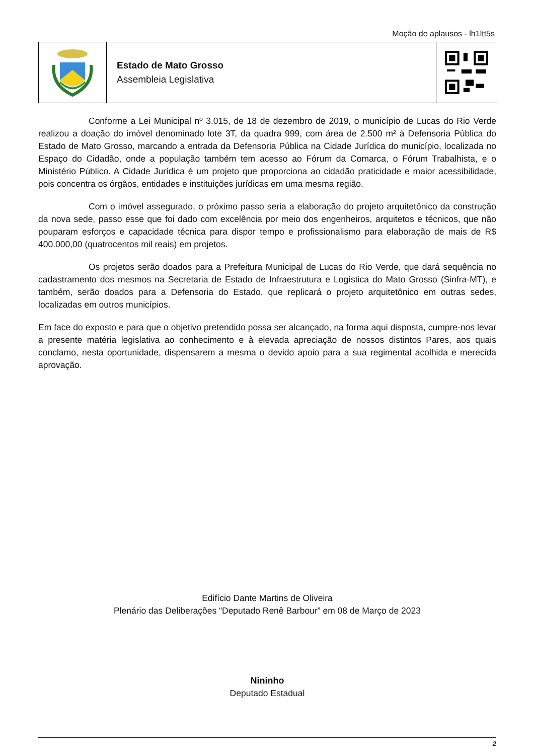Moção de aplausos - lh1ltt5s
Estado de Mato Grosso
Assembleia Legislativa
Conforme a Lei Municipal nº 3.015, de 18 de dezembro de 2019, o município de Lucas do Rio Verde realizou a doação do imóvel denominado lote 3T, da quadra 999, com área de 2.500 m² à Defensoria Pública do Estado de Mato Grosso, marcando a entrada da Defensoria Pública na Cidade Jurídica do município, localizada no Espaço do Cidadão, onde a população também tem acesso ao Fórum da Comarca, o Fórum Trabalhista, e o Ministério Público. A Cidade Jurídica é um projeto que proporciona ao cidadão praticidade e maior acessibilidade, pois concentra os órgãos, entidades e instituições jurídicas em uma mesma região.
Com o imóvel assegurado, o próximo passo seria a elaboração do projeto arquitetônico da construção da nova sede, passo esse que foi dado com excelência por meio dos engenheiros, arquitetos e técnicos, que não pouparam esforços e capacidade técnica para dispor tempo e profissionalismo para elaboração de mais de R$ 400.000,00 (quatrocentos mil reais) em projetos.
Os projetos serão doados para a Prefeitura Municipal de Lucas do Rio Verde, que dará sequência no cadastramento dos mesmos na Secretaria de Estado de Infraestrutura e Logística do Mato Grosso (Sinfra-MT), e também, serão doados para a Defensoria do Estado, que replicará o projeto arquitetônico em outras sedes, localizadas em outros municípios.
Em face do exposto e para que o objetivo pretendido possa ser alcançado, na forma aqui disposta, cumpre-nos levar a presente matéria legislativa ao conhecimento e à elevada apreciação de nossos distintos Pares, aos quais conclamo, nesta oportunidade, dispensarem a mesma o devido apoio para a sua regimental acolhida e merecida aprovação.
Edifício Dante Martins de Oliveira
Plenário das Deliberações “Deputado Renê Barbour” em 08 de Março de 2023
Nininho
Deputado Estadual
2